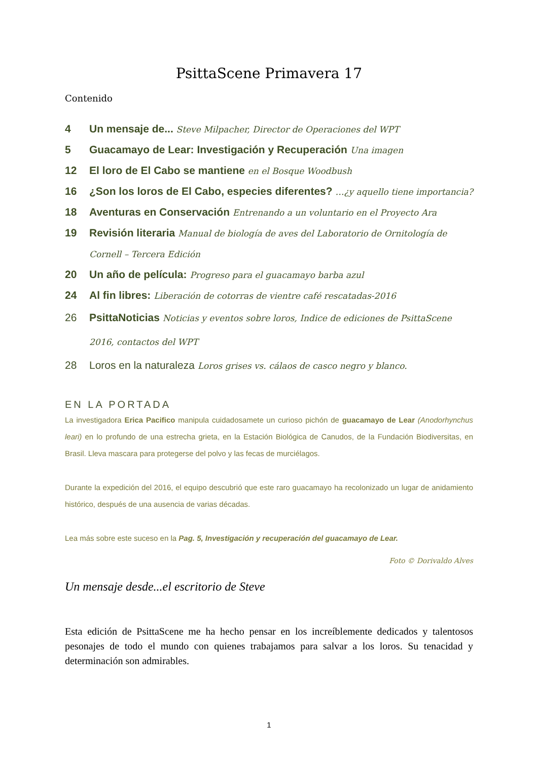PsittaScene Primavera 17
Contenido
4 Un mensaje de... Steve Milpacher, Director de Operaciones del WPT
5 Guacamayo de Lear: Investigación y Recuperación Una imagen
12 El loro de El Cabo se mantiene en el Bosque Woodbush
16 ¿Son los loros de El Cabo, especies diferentes? …¿y aquello tiene importancia?
18 Aventuras en Conservación Entrenando a un voluntario en el Proyecto Ara
19 Revisión literaria Manual de biología de aves del Laboratorio de Ornitología de Cornell – Tercera Edición
20 Un año de película: Progreso para el guacamayo barba azul
24 Al fin libres: Liberación de cotorras de vientre café rescatadas-2016
26 PsittaNoticias Noticias y eventos sobre loros, Indice de ediciones de PsittaScene 2016, contactos del WPT
28 Loros en la naturaleza Loros grises vs. cálaos de casco negro y blanco.
EN LA PORTADA
La investigadora Erica Pacifico manipula cuidadosamete un curioso pichón de guacamayo de Lear (Anodorhynchus leari) en lo profundo de una estrecha grieta, en la Estación Biológica de Canudos, de la Fundación Biodiversitas, en Brasil. Lleva mascara para protegerse del polvo y las fecas de murciélagos.
Durante la expedición del 2016, el equipo descubrió que este raro guacamayo ha recolonizado un lugar de anidamiento histórico, después de una ausencia de varias décadas.
Lea más sobre este suceso en la Pag. 5, Investigación y recuperación del guacamayo de Lear.
Foto © Dorivaldo Alves
Un mensaje desde...el escritorio de Steve
Esta edición de PsittaScene me ha hecho pensar en los increíblemente dedicados y talentosos pesonajes de todo el mundo con quienes trabajamos para salvar a los loros. Su tenacidad y determinación son admirables.
1